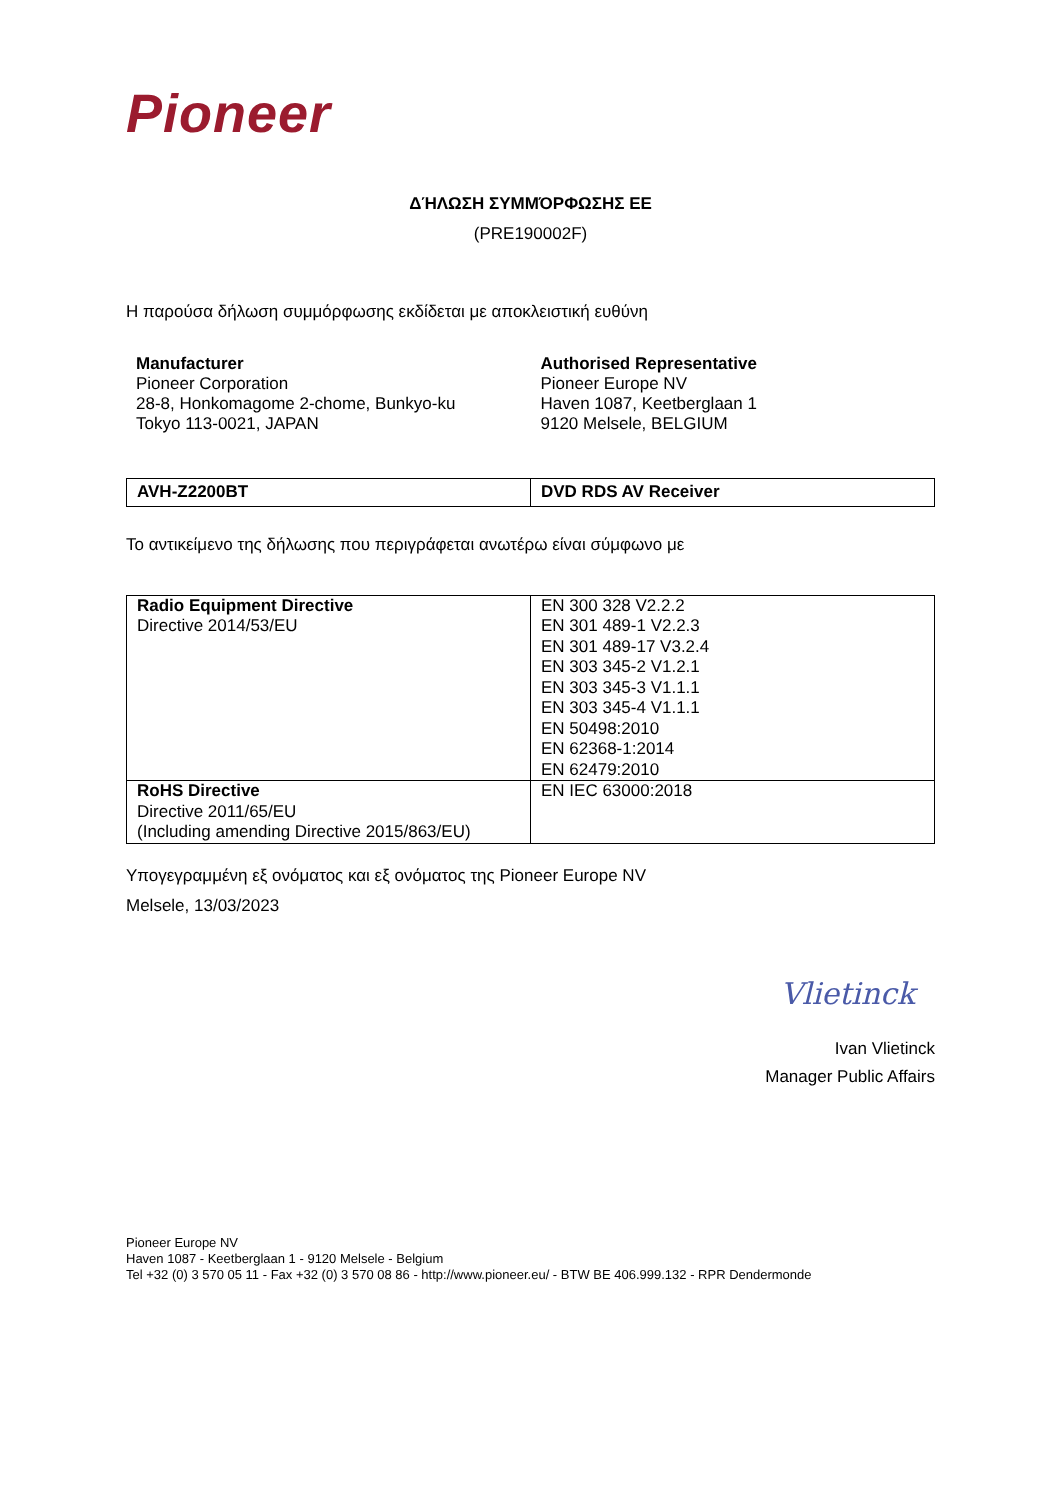Pioneer
ΔΉΛΩΣΗ ΣΥΜΜΌΡΦΩΣΗΣ ΕΕ
(PRE190002F)
Η παρούσα δήλωση συμμόρφωσης εκδίδεται με αποκλειστική ευθύνη
Manufacturer
Pioneer Corporation
28-8, Honkomagome 2-chome, Bunkyo-ku
Tokyo 113-0021, JAPAN
Authorised Representative
Pioneer Europe NV
Haven 1087, Keetberglaan 1
9120 Melsele, BELGIUM
| AVH-Z2200BT | DVD RDS AV Receiver |
Το αντικείμενο της δήλωσης που περιγράφεται ανωτέρω είναι σύμφωνο με
| Radio Equipment Directive Directive 2014/53/EU | EN 300 328 V2.2.2 EN 301 489-1 V2.2.3 EN 301 489-17 V3.2.4 EN 303 345-2 V1.2.1 EN 303 345-3 V1.1.1 EN 303 345-4 V1.1.1 EN 50498:2010 EN 62368-1:2014 EN 62479:2010 |
| RoHS Directive Directive 2011/65/EU (Including amending Directive 2015/863/EU) | EN IEC 63000:2018 |
Υπογεγραμμένη εξ ονόματος και εξ ονόματος της Pioneer Europe NV
Melsele, 13/03/2023
Vlietinck
Ivan Vlietinck
Manager Public Affairs
Pioneer Europe NV
Haven 1087 - Keetberglaan 1 - 9120 Melsele - Belgium
Tel +32 (0) 3 570 05 11 - Fax +32 (0) 3 570 08 86 - http://www.pioneer.eu/ - BTW BE 406.999.132 - RPR Dendermonde